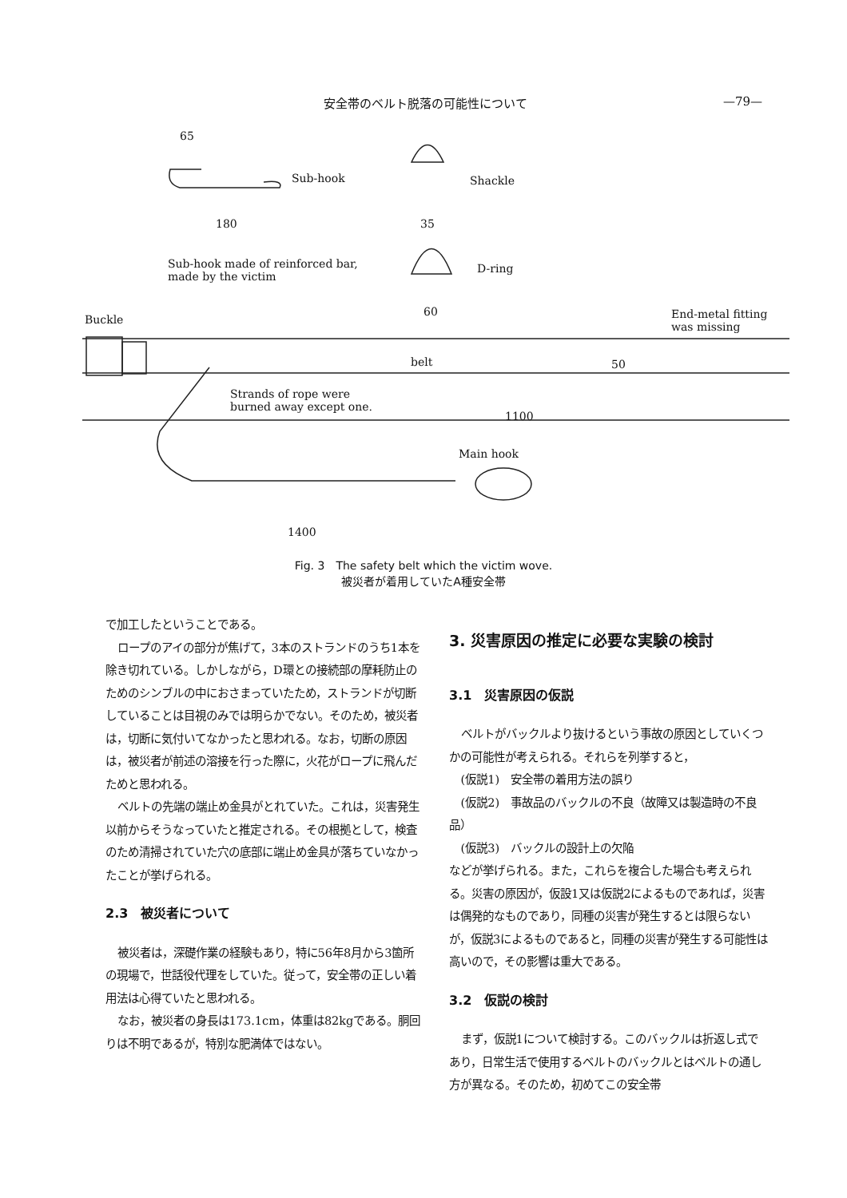安全帯のベルト脱落の可能性について —79—
65
Sub-hook
180
Shackle
35
Sub-hook made of reinforced bar,
made by the victim
D-ring
60
Buckle End-metal fitting
was missing
belt 50
Strands of rope were
burned away except one.
1100
Main hook
1400
Fig. 3　The safety belt which the victim wove.
被災者が着用していたA種安全帯
で加工したということである。
ロープのアイの部分が焦げて，3本のストランドのうち1本を除き切れている。しかしながら，D環との接続部の摩耗防止のためのシンブルの中におさまっていたため，ストランドが切断していることは目視のみでは明らかでない。そのため，被災者は，切断に気付いてなかったと思われる。なお，切断の原因は，被災者が前述の溶接を行った際に，火花がロープに飛んだためと思われる。
ベルトの先端の端止め金具がとれていた。これは，災害発生以前からそうなっていたと推定される。その根拠として，検査のため清掃されていた穴の底部に端止め金具が落ちていなかったことが挙げられる。
2.3　被災者について
被災者は，深礎作業の経験もあり，特に56年8月から3箇所の現場で，世話役代理をしていた。従って，安全帯の正しい着用法は心得ていたと思われる。
なお，被災者の身長は173.1cm，体重は82kgである。胴回りは不明であるが，特別な肥満体ではない。
3. 災害原因の推定に必要な実験の検討
3.1　災害原因の仮説
ベルトがバックルより抜けるという事故の原因としていくつかの可能性が考えられる。それらを列挙すると，
(仮説1)　安全帯の着用方法の誤り
(仮説2)　事故品のバックルの不良（故障又は製造時の不良品）
(仮説3)　バックルの設計上の欠陥
などが挙げられる。また，これらを複合した場合も考えられる。災害の原因が，仮設1又は仮説2によるものであれば，災害は偶発的なものであり，同種の災害が発生するとは限らないが，仮説3によるものであると，同種の災害が発生する可能性は高いので，その影響は重大である。
3.2　仮説の検討
まず，仮説1について検討する。このバックルは折返し式であり，日常生活で使用するベルトのバックルとはベルトの通し方が異なる。そのため，初めてこの安全帯